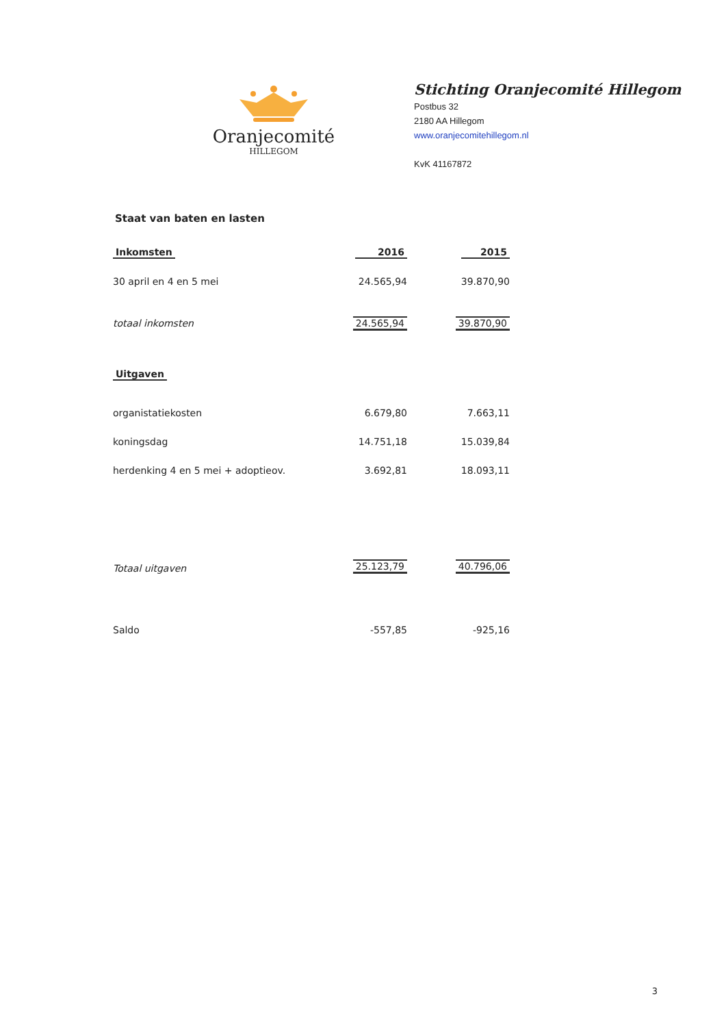Oranjecomité
HILLEGOM
Stichting Oranjecomité Hillegom
Postbus 32
2180 AA Hillegom
www.oranjecomitehillegom.nl
KvK 41167872
Staat van baten en lasten
| Inkomsten | 2016 | 2015 |
| --- | --- | --- |
| 30 april en 4 en 5 mei | 24.565,94 | 39.870,90 |
| totaal inkomsten | 24.565,94 | 39.870,90 |
| Uitgaven | | |
| organistatiekosten | 6.679,80 | 7.663,11 |
| koningsdag | 14.751,18 | 15.039,84 |
| herdenking 4 en 5 mei + adoptieov. | 3.692,81 | 18.093,11 |
| Totaal uitgaven | 25.123,79 | 40.796,06 |
| Saldo | -557,85 | -925,16 |
3